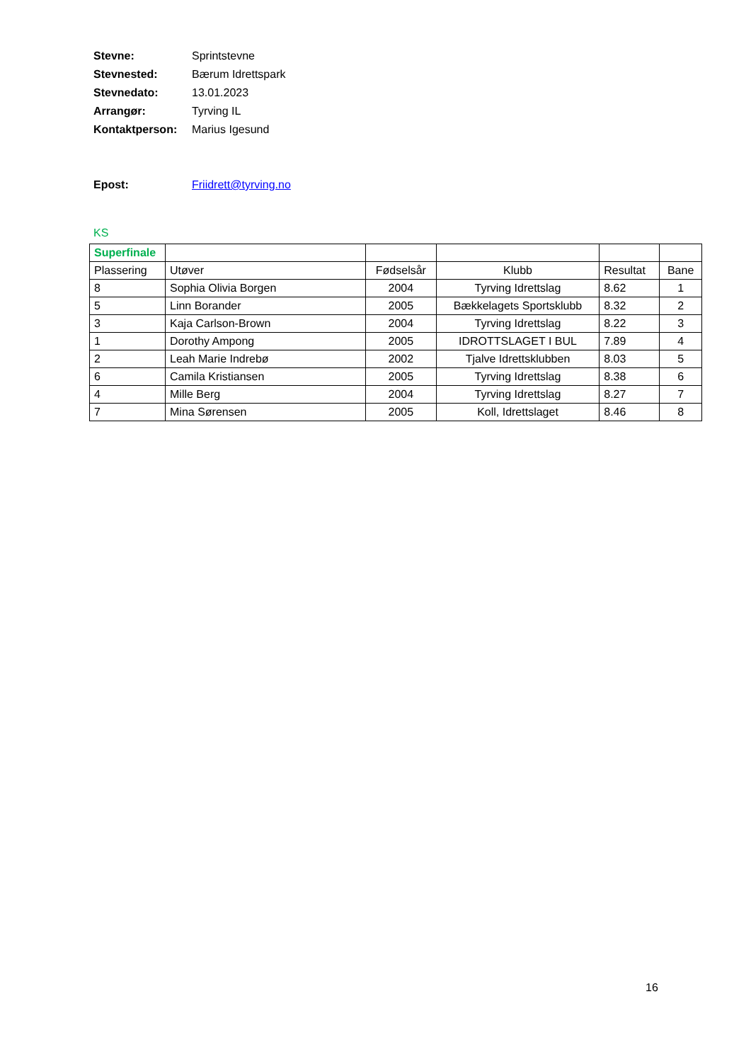Stevne: Sprintstevne
Stevnested: Bærum Idrettspark
Stevnedato: 13.01.2023
Arrangør: Tyrving IL
Kontaktperson: Marius Igesund
Epost: Friidrett@tyrving.no
KS
| Superfinale | | | | | |
| Plassering | Utøver | Fødselsår | Klubb | Resultat | Bane |
| 8 | Sophia Olivia Borgen | 2004 | Tyrving Idrettslag | 8.62 | 1 |
| 5 | Linn Borander | 2005 | Bækkelagets Sportsklubb | 8.32 | 2 |
| 3 | Kaja Carlson-Brown | 2004 | Tyrving Idrettslag | 8.22 | 3 |
| 1 | Dorothy Ampong | 2005 | IDROTTSLAGET I BUL | 7.89 | 4 |
| 2 | Leah Marie Indrebø | 2002 | Tjalve Idrettsklubben | 8.03 | 5 |
| 6 | Camila Kristiansen | 2005 | Tyrving Idrettslag | 8.38 | 6 |
| 4 | Mille Berg | 2004 | Tyrving Idrettslag | 8.27 | 7 |
| 7 | Mina Sørensen | 2005 | Koll, Idrettslaget | 8.46 | 8 |
16